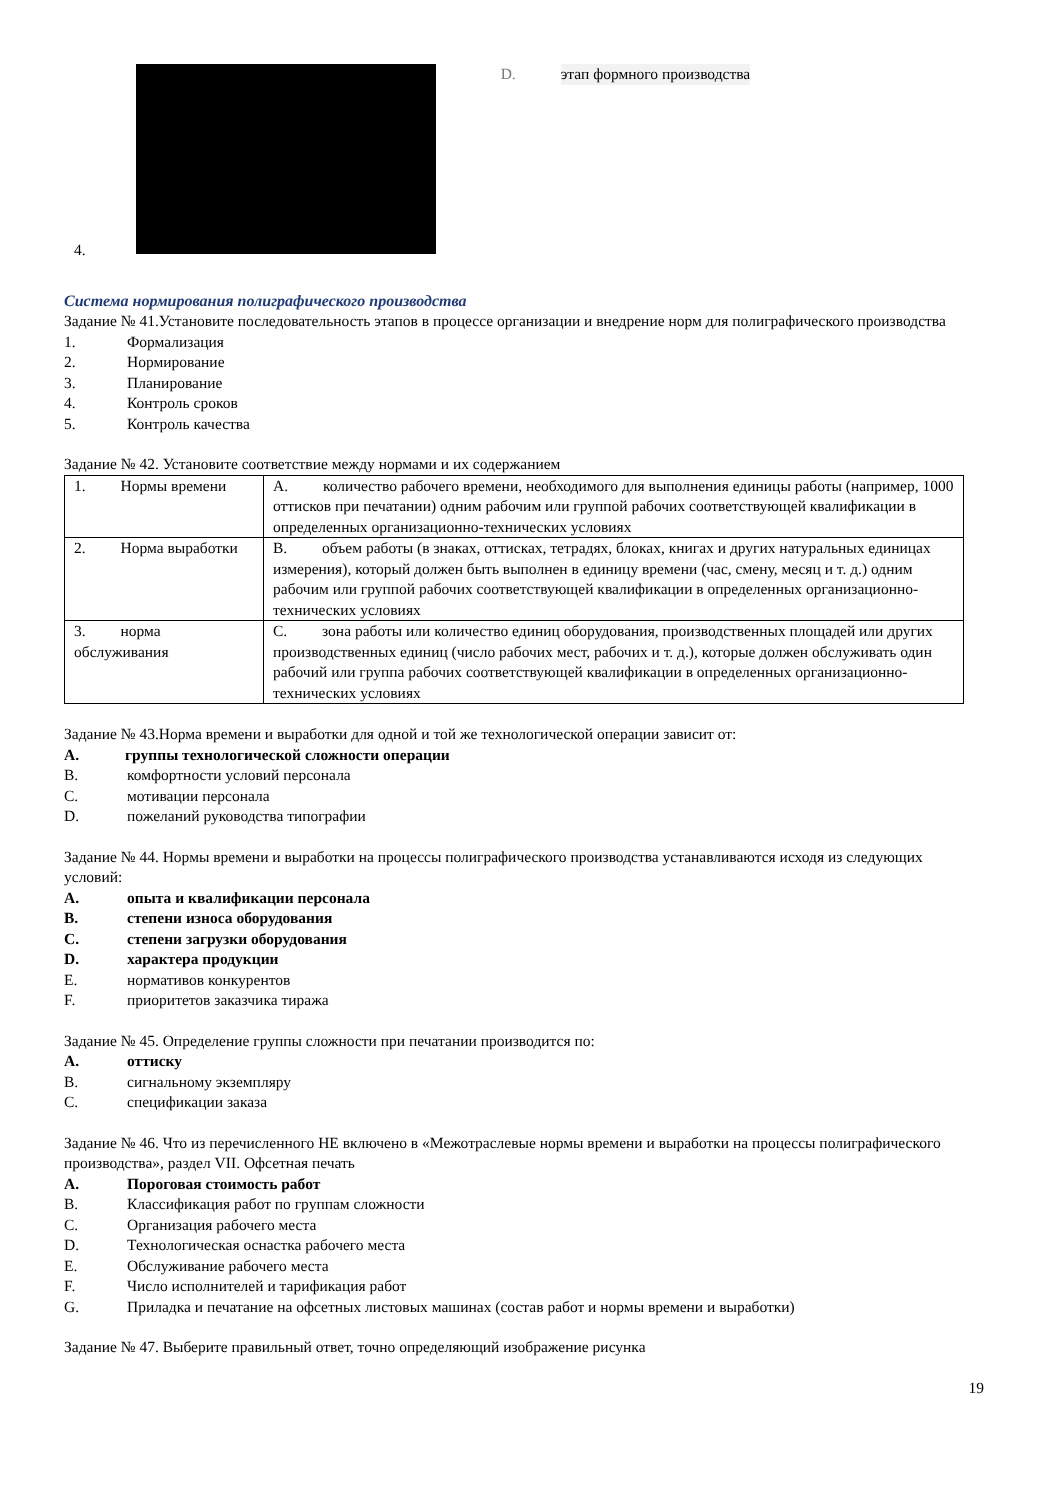4.
D. этап формного производства
Система нормирования полиграфического производства
Задание № 41.Установите последовательность этапов в процессе организации и внедрение норм для полиграфического производства
1. Формализация
2. Нормирование
3. Планирование
4. Контроль сроков
5. Контроль качества
Задание № 42. Установите соответствие между нормами и их содержанием
| 1. Нормы времени | A. количество рабочего времени, необходимого для выполнения единицы работы (например, 1000 оттисков при печатании) одним рабочим или группой рабочих соответствующей квалификации в определенных организационно-технических условиях |
| 2. Норма выработки | B. объем работы (в знаках, оттисках, тетрадях, блоках, книгах и других натуральных единицах измерения), который должен быть выполнен в единицу времени (час, смену, месяц и т. д.) одним рабочим или группой рабочих соответствующей квалификации в определенных организационно-технических условиях |
| 3. норма обслуживания | C. зона работы или количество единиц оборудования, производственных площадей или других производственных единиц (число рабочих мест, рабочих и т. д.), которые должен обслуживать один рабочий или группа рабочих соответствующей квалификации в определенных организационно-технических условиях |
Задание № 43.Норма времени и выработки для одной и той же технологической операции зависит от:
A. группы технологической сложности операции
B. комфортности условий персонала
C. мотивации персонала
D. пожеланий руководства типографии
Задание № 44. Нормы времени и выработки на процессы полиграфического производства устанавливаются исходя из следующих условий:
A. опыта и квалификации персонала
B. степени износа оборудования
C. степени загрузки оборудования
D. характера продукции
E. нормативов конкурентов
F. приоритетов заказчика тиража
Задание № 45. Определение группы сложности при печатании производится по:
A. оттиску
B. сигнальному экземпляру
C. спецификации заказа
Задание № 46. Что из перечисленного НЕ включено в «Межотраслевые нормы времени и выработки на процессы полиграфического производства», раздел VII. Офсетная печать
A. Пороговая стоимость работ
B. Классификация работ по группам сложности
C. Организация рабочего места
D. Технологическая оснастка рабочего места
E. Обслуживание рабочего места
F. Число исполнителей и тарификация работ
G. Приладка и печатание на офсетных листовых машинах (состав работ и нормы времени и выработки)
Задание № 47. Выберите правильный ответ, точно определяющий изображение рисунка
19